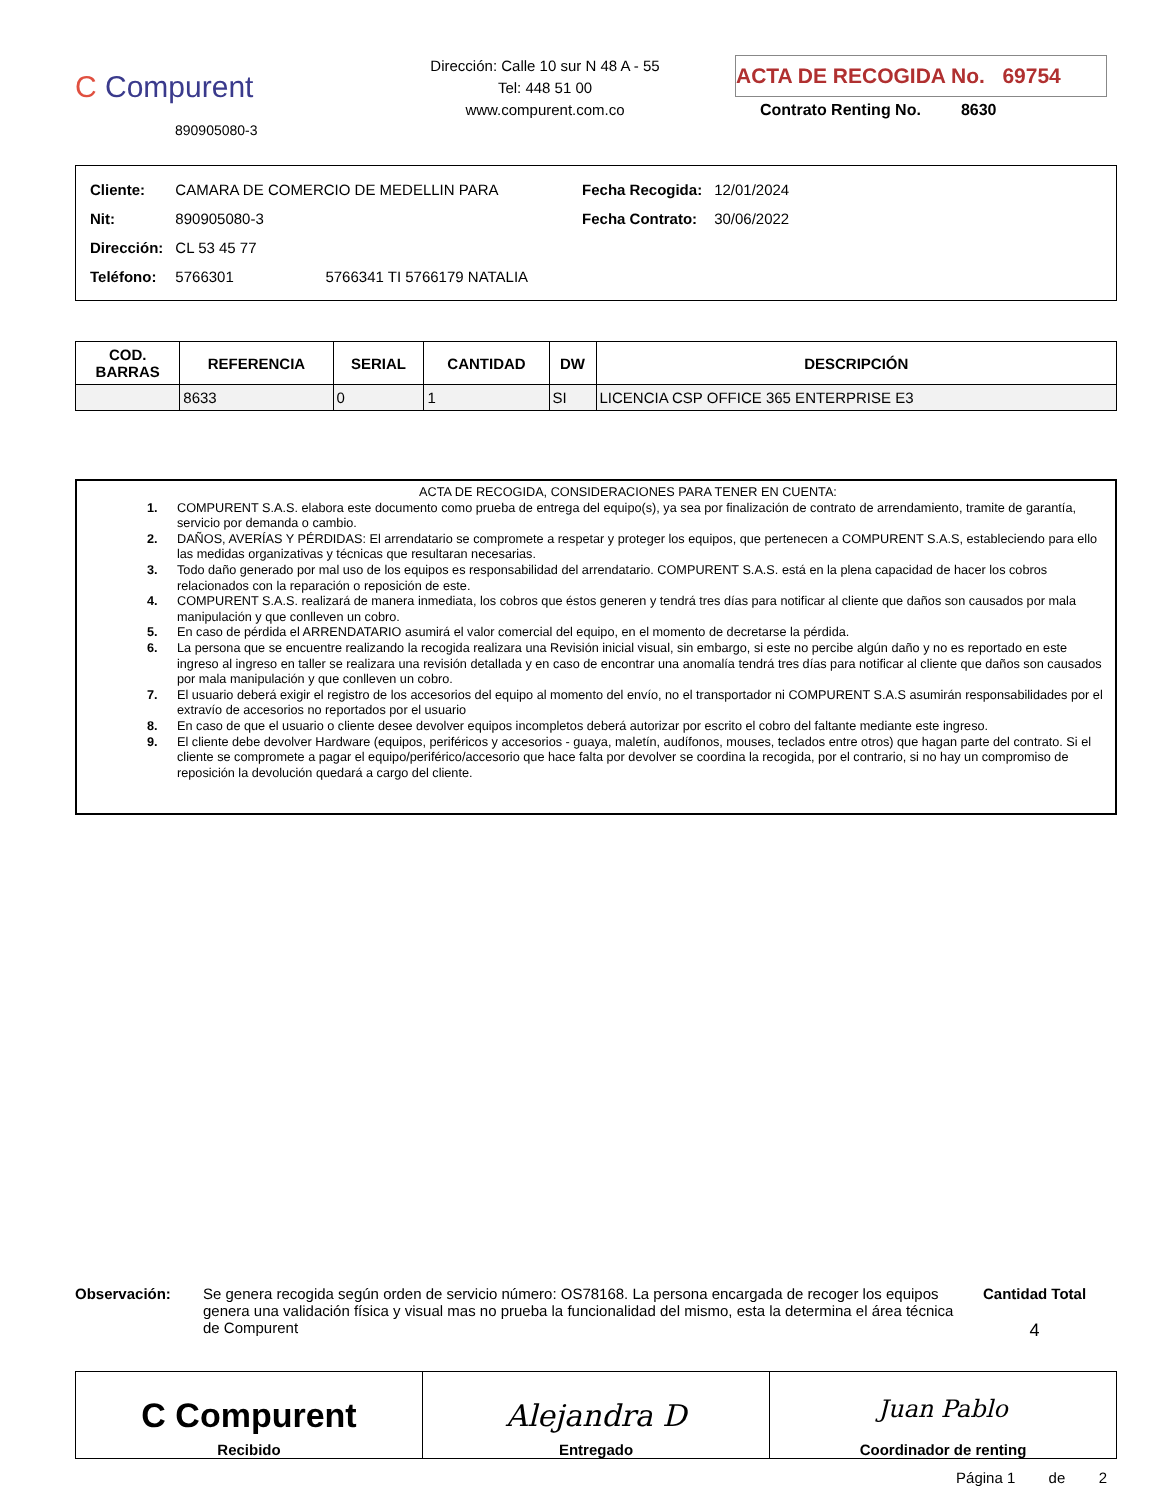C Compurent
890905080-3
Dirección: Calle 10 sur N 48 A - 55
Tel: 448 51 00
www.compurent.com.co
ACTA DE RECOGIDA No. 69754
Contrato Renting No. 8630
| Cliente: | CAMARA DE COMERCIO DE MEDELLIN PARA |
| Nit: | 890905080-3 |
| Dirección: | CL 53 45 77 |
| Teléfono: | 5766301 5766341 TI 5766179 NATALIA |
| Fecha Recogida: | 12/01/2024 |
| Fecha Contrato: | 30/06/2022 |
| COD. BARRAS | REFERENCIA | SERIAL | CANTIDAD | DW | DESCRIPCIÓN |
| --- | --- | --- | --- | --- | --- |
| | 8633 | 0 | 1 | SI | LICENCIA CSP OFFICE 365 ENTERPRISE E3 |
ACTA DE RECOGIDA, CONSIDERACIONES PARA TENER EN CUENTA:
1. COMPURENT S.A.S. elabora este documento como prueba de entrega del equipo(s), ya sea por finalización de contrato de arrendamiento, tramite de garantía, servicio por demanda o cambio.
2. DAÑOS, AVERÍAS Y PÉRDIDAS: El arrendatario se compromete a respetar y proteger los equipos, que pertenecen a COMPURENT S.A.S, estableciendo para ello las medidas organizativas y técnicas que resultaran necesarias.
3. Todo daño generado por mal uso de los equipos es responsabilidad del arrendatario. COMPURENT S.A.S. está en la plena capacidad de hacer los cobros relacionados con la reparación o reposición de este.
4. COMPURENT S.A.S. realizará de manera inmediata, los cobros que éstos generen y tendrá tres días para notificar al cliente que daños son causados por mala manipulación y que conlleven un cobro.
5. En caso de pérdida el ARRENDATARIO asumirá el valor comercial del equipo, en el momento de decretarse la pérdida.
6. La persona que se encuentre realizando la recogida realizara una Revisión inicial visual, sin embargo, si este no percibe algún daño y no es reportado en este ingreso al ingreso en taller se realizara una revisión detallada y en caso de encontrar una anomalía tendrá tres días para notificar al cliente que daños son causados por mala manipulación y que conlleven un cobro.
7. El usuario deberá exigir el registro de los accesorios del equipo al momento del envío, no el transportador ni COMPURENT S.A.S asumirán responsabilidades por el extravío de accesorios no reportados por el usuario
8. En caso de que el usuario o cliente desee devolver equipos incompletos deberá autorizar por escrito el cobro del faltante mediante este ingreso.
9. El cliente debe devolver Hardware (equipos, periféricos y accesorios - guaya, maletín, audífonos, mouses, teclados entre otros) que hagan parte del contrato. Si el cliente se compromete a pagar el equipo/periférico/accesorio que hace falta por devolver se coordina la recogida, por el contrario, si no hay un compromiso de reposición la devolución quedará a cargo del cliente.
Observación: Se genera recogida según orden de servicio número: OS78168. La persona encargada de recoger los equipos genera una validación física y visual mas no prueba la funcionalidad del mismo, esta la determina el área técnica de Compurent
Cantidad Total
4
C Compurent
Recibido
Alejandra D
Entregado
Juan Pablo
Coordinador de renting
Página 1 de 2